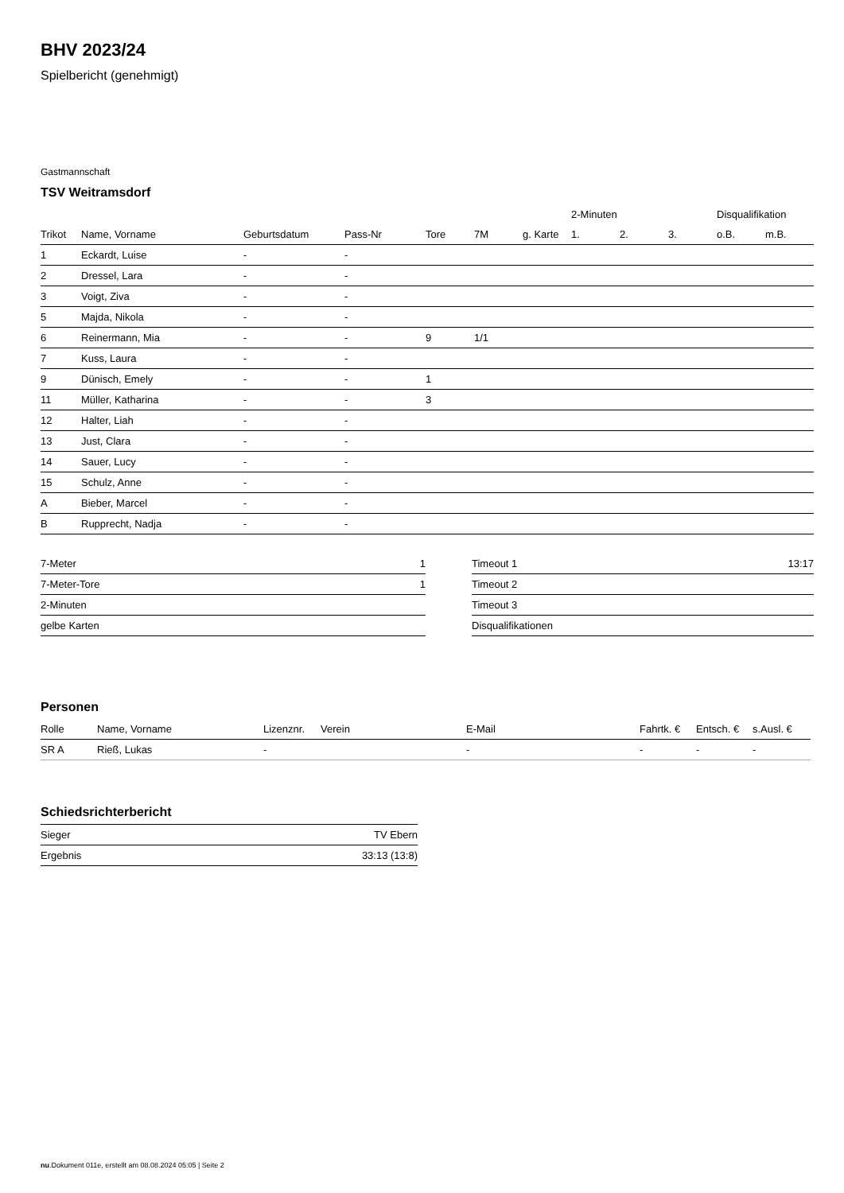BHV 2023/24
Spielbericht (genehmigt)
Gastmannschaft
TSV Weitramsdorf
| | | | | | | | 2-Minuten | | | Disqualifikation | |
| --- | --- | --- | --- | --- | --- | --- | --- | --- | --- | --- | --- |
| Trikot | Name, Vorname | Geburtsdatum | Pass-Nr | Tore | 7M | g. Karte | 1. | 2. | 3. | o.B. | m.B. |
| 1 | Eckardt, Luise | - | - | | | | | | | | |
| 2 | Dressel, Lara | - | - | | | | | | | | |
| 3 | Voigt, Ziva | - | - | | | | | | | | |
| 5 | Majda, Nikola | - | - | | | | | | | | |
| 6 | Reinermann, Mia | - | - | 9 | 1/1 | | | | | | |
| 7 | Kuss, Laura | - | - | | | | | | | | |
| 9 | Dünisch, Emely | - | - | 1 | | | | | | | |
| 11 | Müller, Katharina | - | - | 3 | | | | | | | |
| 12 | Halter, Liah | - | - | | | | | | | | |
| 13 | Just, Clara | - | - | | | | | | | | |
| 14 | Sauer, Lucy | - | - | | | | | | | | |
| 15 | Schulz, Anne | - | - | | | | | | | | |
| A | Bieber, Marcel | - | - | | | | | | | | |
| B | Rupprecht, Nadja | - | - | | | | | | | | |
| 7-Meter | 1 |
| 7-Meter-Tore | 1 |
| 2-Minuten | |
| gelbe Karten | |
| Timeout 1 | 13:17 |
| Timeout 2 | |
| Timeout 3 | |
| Disqualifikationen | |
Personen
| Rolle | Name, Vorname | Lizenznr. | Verein | E-Mail | Fahrtk. € | Entsch. € | s.Ausl. € |
| --- | --- | --- | --- | --- | --- | --- | --- |
| SR A | Rieß, Lukas | - | | - | - | - | - |
Schiedsrichterbericht
| Sieger | TV Ebern |
| Ergebnis | 33:13 (13:8) |
nu.Dokument 011e, erstellt am 08.08.2024 05:05 | Seite 2